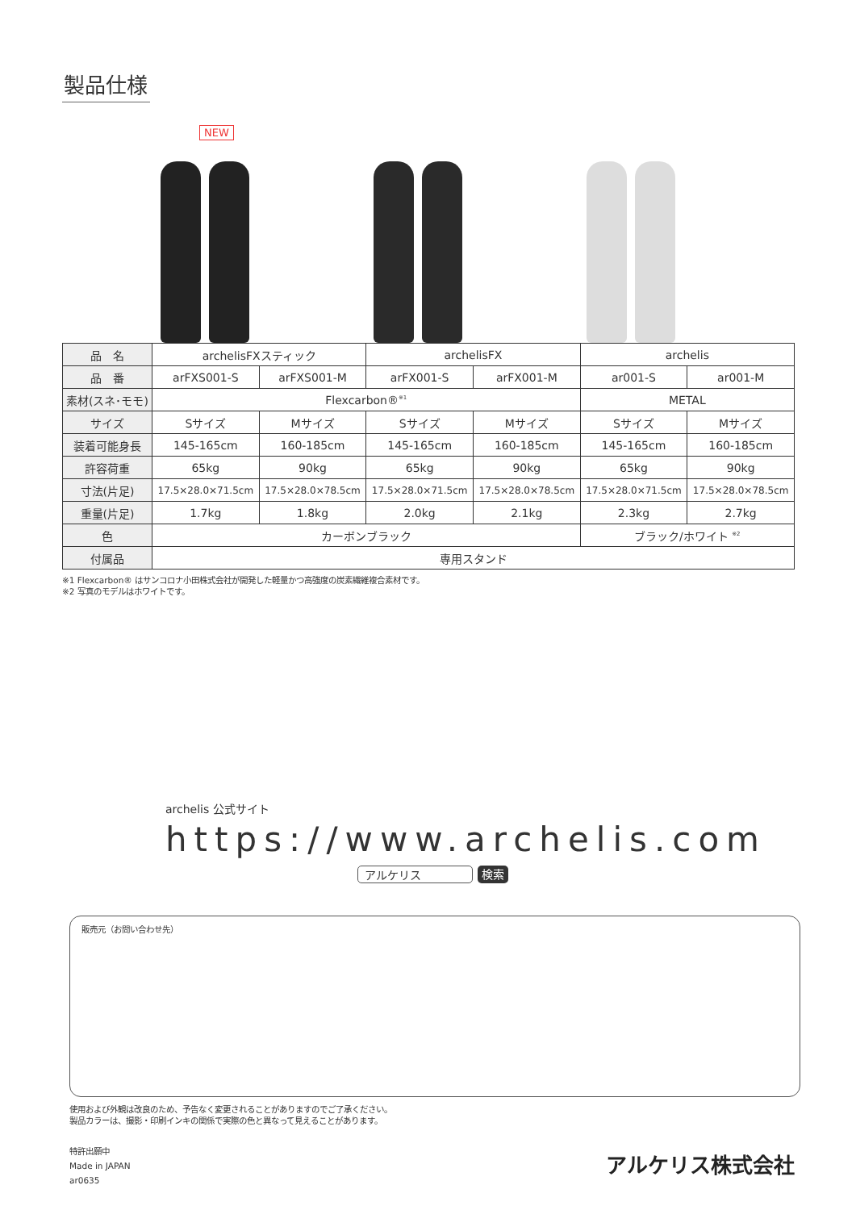製品仕様
NEW
| 品 名 | archelisFXスティック | | archelisFX | | archelis | |
| 品 番 | arFXS001-S | arFXS001-M | arFX001-S | arFX001-M | ar001-S | ar001-M |
| 素材(スネ･モモ) | Flexcarbon®<sup>※1</sup> | | | | METAL | |
| サイズ | Sサイズ | Mサイズ | Sサイズ | Mサイズ | Sサイズ | Mサイズ |
| 装着可能身長 | 145-165cm | 160-185cm | 145-165cm | 160-185cm | 145-165cm | 160-185cm |
| 許容荷重 | 65kg | 90kg | 65kg | 90kg | 65kg | 90kg |
| 寸法(片足) | 17.5×28.0×71.5cm | 17.5×28.0×78.5cm | 17.5×28.0×71.5cm | 17.5×28.0×78.5cm | 17.5×28.0×71.5cm | 17.5×28.0×78.5cm |
| 重量(片足) | 1.7kg | 1.8kg | 2.0kg | 2.1kg | 2.3kg | 2.7kg |
| 色 | カーボンブラック | | | | ブラック/ホワイト <sup>※2</sup> | |
| 付属品 | 専用スタンド | | | | | |
※1 Flexcarbon® はサンコロナ小田株式会社が開発した軽量かつ高強度の炭素繊維複合素材です。
※2 写真のモデルはホワイトです。
archelis 公式サイト
https://www.archelis.com
アルケリス 検索
販売元（お問い合わせ先）
使用および外観は改良のため、予告なく変更されることがありますのでご了承ください。
製品カラーは、撮影・印刷インキの関係で実際の色と異なって見えることがあります。
特許出願中
Made in JAPAN
ar0635
アルケリス株式会社